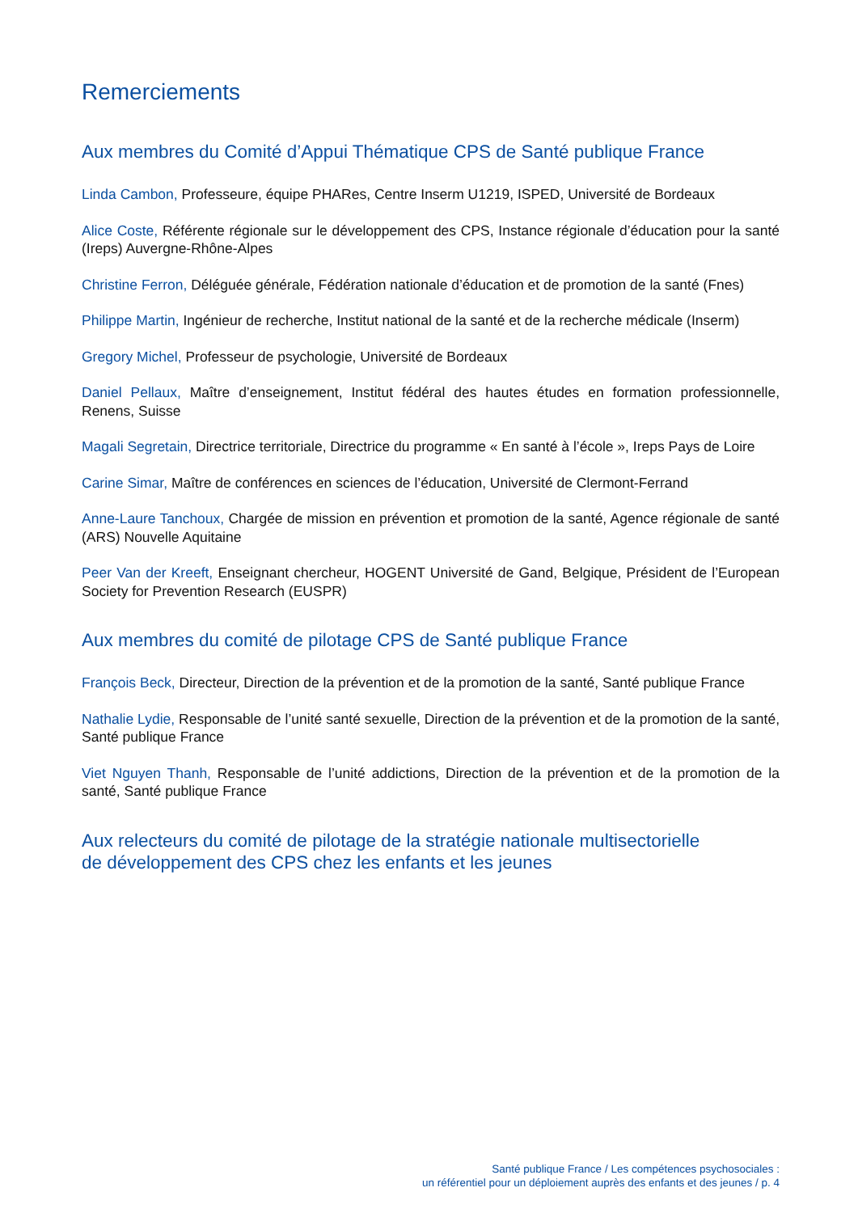Remerciements
Aux membres du Comité d’Appui Thématique CPS de Santé publique France
Linda Cambon, Professeure, équipe PHARes, Centre Inserm U1219, ISPED, Université de Bordeaux
Alice Coste, Référente régionale sur le développement des CPS, Instance régionale d’éducation pour la santé (Ireps) Auvergne-Rhône-Alpes
Christine Ferron, Déléguée générale, Fédération nationale d’éducation et de promotion de la santé (Fnes)
Philippe Martin, Ingénieur de recherche, Institut national de la santé et de la recherche médicale (Inserm)
Gregory Michel, Professeur de psychologie, Université de Bordeaux
Daniel Pellaux, Maître d’enseignement, Institut fédéral des hautes études en formation professionnelle, Renens, Suisse
Magali Segretain, Directrice territoriale, Directrice du programme « En santé à l’école », Ireps Pays de Loire
Carine Simar, Maître de conférences en sciences de l’éducation, Université de Clermont-Ferrand
Anne-Laure Tanchoux, Chargée de mission en prévention et promotion de la santé, Agence régionale de santé (ARS) Nouvelle Aquitaine
Peer Van der Kreeft, Enseignant chercheur, HOGENT Université de Gand, Belgique, Président de l’European Society for Prevention Research (EUSPR)
Aux membres du comité de pilotage CPS de Santé publique France
François Beck, Directeur, Direction de la prévention et de la promotion de la santé, Santé publique France
Nathalie Lydie, Responsable de l’unité santé sexuelle, Direction de la prévention et de la promotion de la santé, Santé publique France
Viet Nguyen Thanh, Responsable de l’unité addictions, Direction de la prévention et de la promotion de la santé, Santé publique France
Aux relecteurs du comité de pilotage de la stratégie nationale multisectorielle
de développement des CPS chez les enfants et les jeunes
Santé publique France / Les compétences psychosociales :
un référentiel pour un déploiement auprès des enfants et des jeunes / p. 4